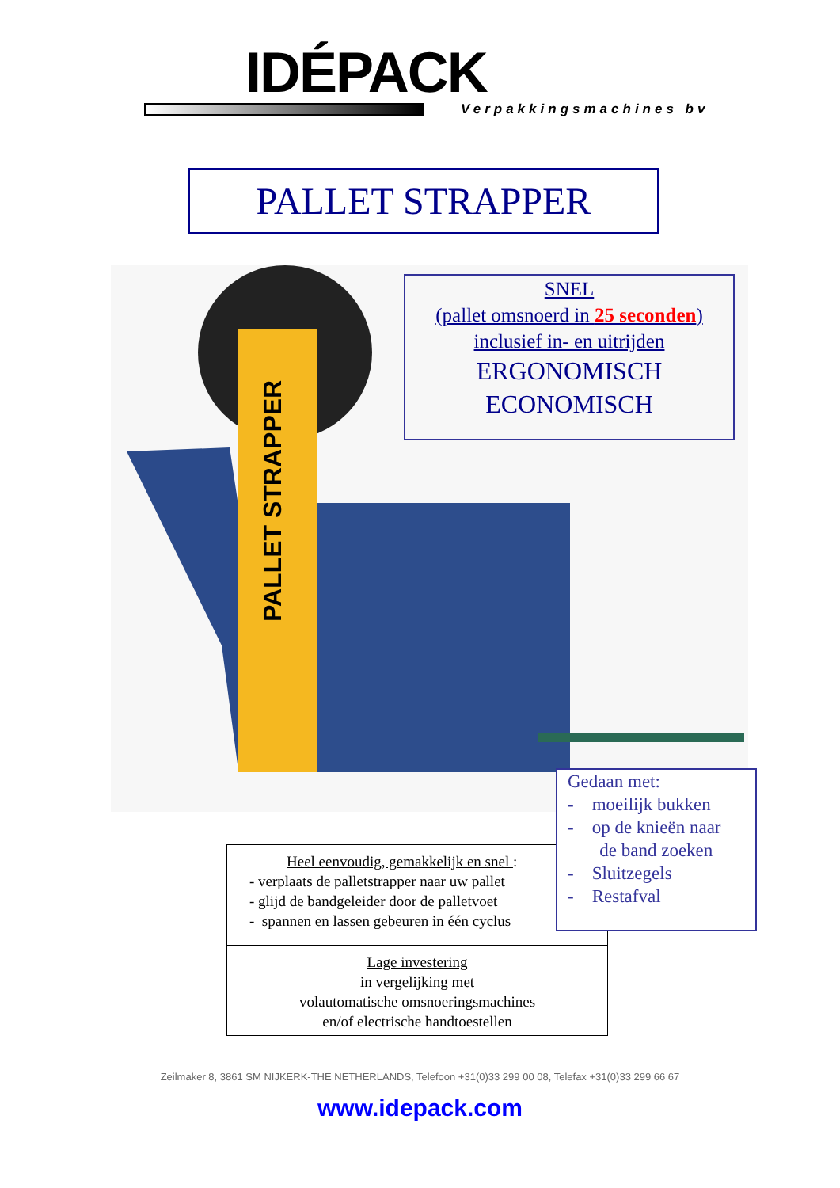IDÉPACK
Verpakkingsmachines bv
PALLET STRAPPER
PALLET STRAPPER
SNEL
(pallet omsnoerd in 25 seconden)
inclusief in- en uitrijden
ERGONOMISCH
ECONOMISCH
Heel eenvoudig, gemakkelijk en snel :
- verplaats de palletstrapper naar uw pallet
- glijd de bandgeleider door de palletvoet
- spannen en lassen gebeuren in één cyclus
Lage investering
in vergelijking met
volautomatische omsnoeringsmachines
en/of electrische handtoestellen
Gedaan met:
- moeilijk bukken
- op de knieën naar
de band zoeken
- Sluitzegels
- Restafval
Zeilmaker 8, 3861 SM NIJKERK-THE NETHERLANDS, Telefoon +31(0)33 299 00 08, Telefax +31(0)33 299 66 67
www.idepack.com